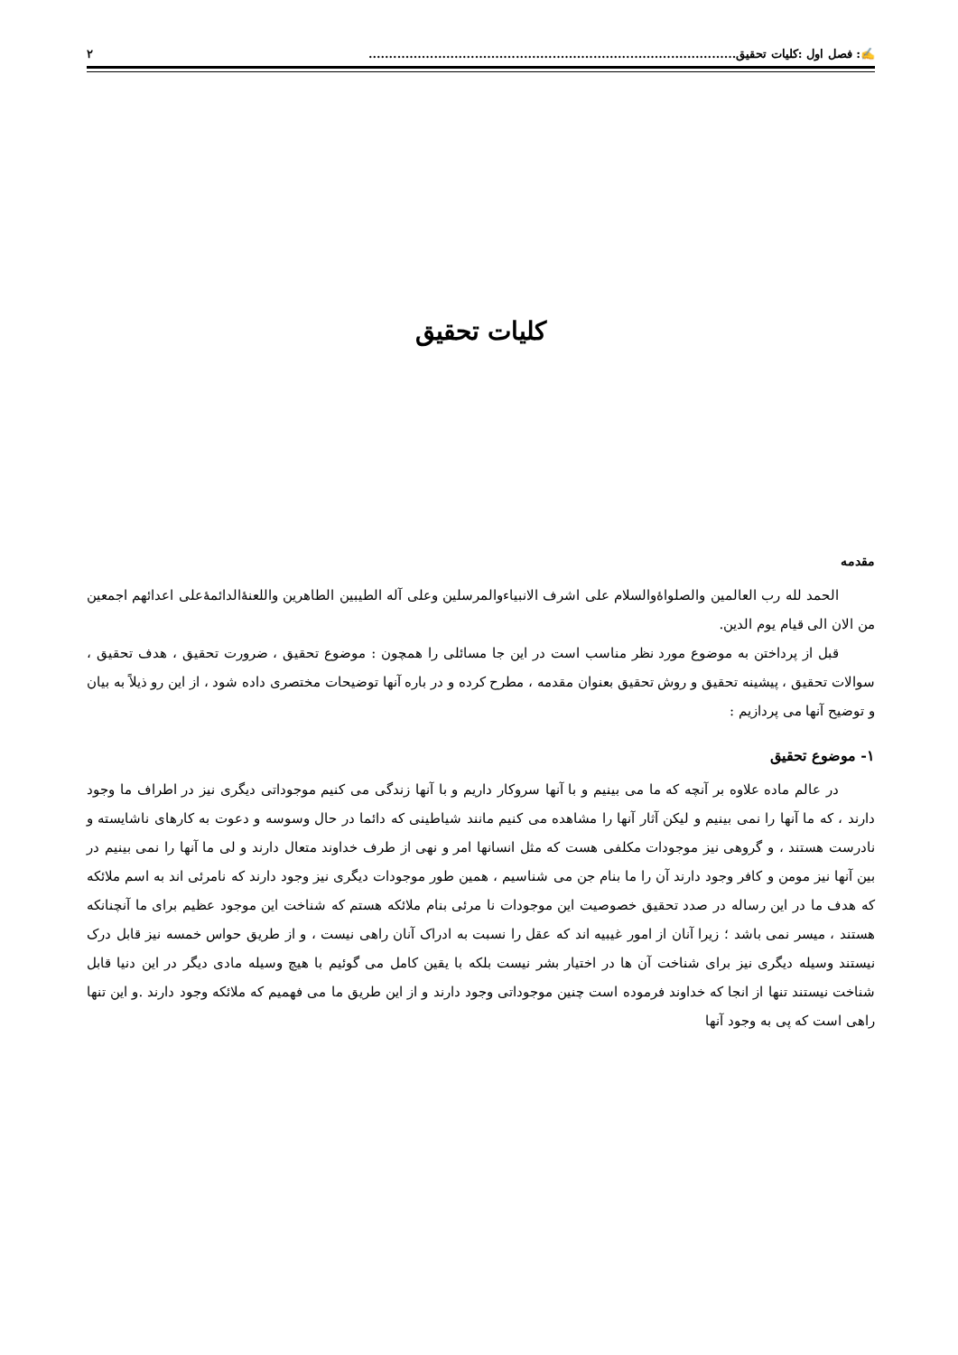✍: فصل اول :کلیات تحقیق.......................................................................................... ۲
کلیات تحقیق
مقدمه
الحمد لله رب العالمین والصلواۀوالسلام علی اشرف الانبیاءوالمرسلین وعلی آله الطیبین الطاهرین واللعنۀالدائمۀعلی اعدائهم اجمعین من الان الی قیام یوم الدین.
قبل از پرداختن به موضوع مورد نظر مناسب است در این جا مسائلی را همچون : موضوع تحقیق ، ضرورت تحقیق ، هدف تحقیق ، سوالات تحقیق ، پیشینه تحقیق و روش تحقیق بعنوان مقدمه ، مطرح کرده و در باره آنها توضیحات مختصری داده شود ، از این رو ذیلاً به بیان و توضیح آنها می پردازیم :
۱- موضوع تحقیق
در عالم ماده علاوه بر آنچه که ما می بینیم و با آنها سروکار داریم و با آنها زندگی می کنیم موجوداتی دیگری نیز در اطراف ما وجود دارند ، که ما آنها را نمی بینیم و لیکن آثار آنها را مشاهده می کنیم مانند شیاطینی که دائما در حال وسوسه و دعوت به کارهای ناشایسته و نادرست هستند ، و گروهی نیز موجودات مکلفی هست که مثل انسانها امر و نهی از طرف خداوند متعال دارند و لی ما آنها را نمی بینیم در بین آنها نیز مومن و کافر وجود دارند آن را ما بنام جن می شناسیم ، همین طور موجودات دیگری نیز وجود دارند که نامرئی اند به اسم ملائکه که هدف ما در این رساله در صدد تحقیق خصوصیت این موجودات نا مرئی بنام ملائکه هستم که شناخت این موجود عظیم برای ما آنچنانکه هستند ، میسر نمی باشد ؛ زیرا آنان از امور غیبیه اند که عقل را نسبت به ادراک آنان راهی نیست ، و از طریق حواس خمسه نیز قابل درک نیستند وسیله دیگری نیز برای شناخت آن ها در اختیار بشر نیست بلکه با یقین کامل می گوئیم با هیچ وسیله مادی دیگر در این دنیا قابل شناخت نیستند تنها از انجا که خداوند فرموده است چنین موجوداتی وجود دارند و از این طریق ما می فهمیم که ملائکه وجود دارند .و این تنها راهی است که پی به وجود آنها